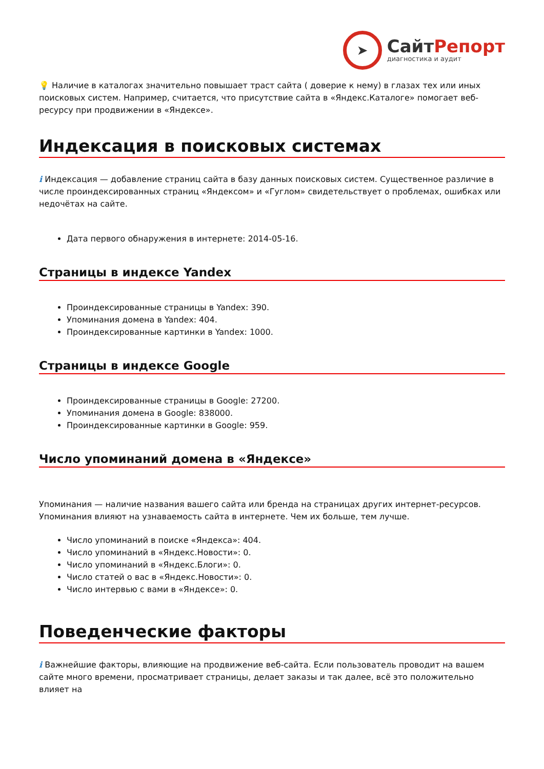➤
СайтРепорт
диагностика и аудит
💡 Наличие в каталогах значительно повышает траст сайта ( доверие к нему) в глазах тех или иных поисковых систем. Например, считается, что присутствие сайта в «Яндекс.Каталоге» помогает веб-ресурсу при продвижении в «Яндексе».
Индексация в поисковых системах
i Индексация — добавление страниц сайта в базу данных поисковых систем. Существенное различие в числе проиндексированных страниц «Яндексом» и «Гуглом» свидетельствует о проблемах, ошибках или недочётах на сайте.
Дата первого обнаружения в интернете: 2014-05-16.
Страницы в индексе Yandex
Проиндексированные страницы в Yandex: 390.
Упоминания домена в Yandex: 404.
Проиндексированные картинки в Yandex: 1000.
Страницы в индексе Google
Проиндексированные страницы в Google: 27200.
Упоминания домена в Google: 838000.
Проиндексированные картинки в Google: 959.
Число упоминаний домена в «Яндексе»
Упоминания — наличие названия вашего сайта или бренда на страницах других интернет-ресурсов. Упоминания влияют на узнаваемость сайта в интернете. Чем их больше, тем лучше.
Число упоминаний в поиске «Яндекса»: 404.
Число упоминаний в «Яндекс.Новости»: 0.
Число упоминаний в «Яндекс.Блоги»: 0.
Число статей о вас в «Яндекс.Новости»: 0.
Число интервью с вами в «Яндексе»: 0.
Поведенческие факторы
i Важнейшие факторы, влияющие на продвижение веб-сайта. Если пользователь проводит на вашем сайте много времени, просматривает страницы, делает заказы и так далее, всё это положительно влияет на